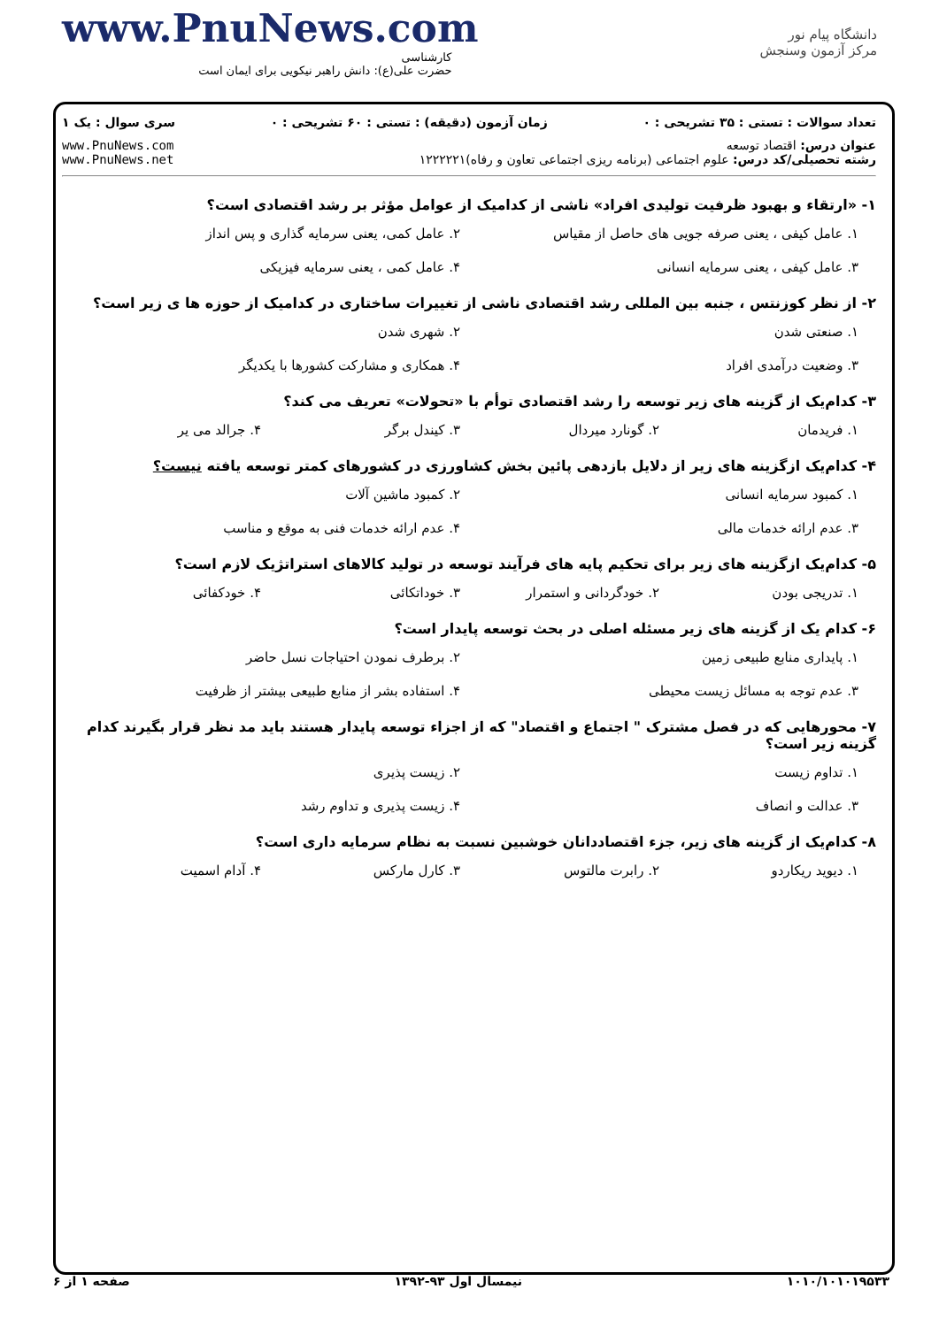www.PnuNews.com
کارشناسی
حضرت علی(ع): دانش راهبر نیکویی برای ایمان است
دانشگاه پیام نور
مرکز آزمون وسنجش
تعداد سوالات : تستی : ۳۵ تشریحی : ۰ زمان آزمون (دقیقه) : تستی : ۶۰ تشریحی : ۰ سری سوال : یک ۱
عنوان درس: اقتصاد توسعه
رشته تحصیلی/کد درس: علوم اجتماعی (برنامه ریزی اجتماعی تعاون و رفاه)۱۲۲۲۲۲۱ www.PnuNews.com
www.PnuNews.net
۱- «ارتقاء و بهبود ظرفیت تولیدی افراد» ناشی از کدامیک از عوامل مؤثر بر رشد اقتصادی است؟
۱. عامل کیفی ، یعنی صرفه جویی های حاصل از مقیاس ۲. عامل کمی، یعنی سرمایه گذاری و پس انداز ۳. عامل کیفی ، یعنی سرمایه انسانی ۴. عامل کمی ، یعنی سرمایه فیزیکی
۲- از نظر کوزنتس ، جنبه بین المللی رشد اقتصادی ناشی از تغییرات ساختاری در کدامیک از حوزه ها ی زیر است؟
۱. صنعتی شدن ۲. شهری شدن ۳. وضعیت درآمدی افراد ۴. همکاری و مشارکت کشورها با یکدیگر
۳- کدام‌یک از گزینه های زیر توسعه را رشد اقتصادی توأم با «تحولات» تعریف می کند؟
۱. فریدمان ۲. گونارد میردال ۳. کیندل برگر ۴. جرالد می یر
۴- کدام‌یک ازگزینه های زیر از دلایل بازدهی پائین بخش کشاورزی در کشورهای کمتر توسعه یافته نیست؟
۱. کمبود سرمایه انسانی ۲. کمبود ماشین آلات ۳. عدم ارائه خدمات مالی ۴. عدم ارائه خدمات فنی به موقع و مناسب
۵- کدام‌یک ازگزینه های زیر برای تحکیم پایه های فرآیند توسعه در تولید کالاهای استراتژیک لازم است؟
۱. تدریجی بودن ۲. خودگردانی و استمرار ۳. خوداتکائی ۴. خودکفائی
۶- کدام یک از گزینه های زیر مسئله اصلی در بحث توسعه پایدار است؟
۱. پایداری منابع طبیعی زمین ۲. برطرف نمودن احتیاجات نسل حاضر ۳. عدم توجه به مسائل زیست محیطی ۴. استفاده بشر از منابع طبیعی بیشتر از ظرفیت
۷- محورهایی که در فصل مشترک " اجتماع و اقتصاد" که از اجزاء توسعه پایدار هستند باید مد نظر قرار بگیرند کدام گزینه زیر است؟
۱. تداوم زیست ۲. زیست پذیری ۳. عدالت و انصاف ۴. زیست پذیری و تداوم رشد
۸- کدام‌یک از گزینه های زیر، جزء اقتصاددانان خوشبین نسبت به نظام سرمایه داری است؟
۱. دیوید ریکاردو ۲. رابرت مالتوس ۳. کارل مارکس ۴. آدام اسمیت
۱۰۱۰/۱۰۱۰۱۹۵۳۳ نیمسال اول ۹۳-۱۳۹۲ صفحه ۱ از ۶